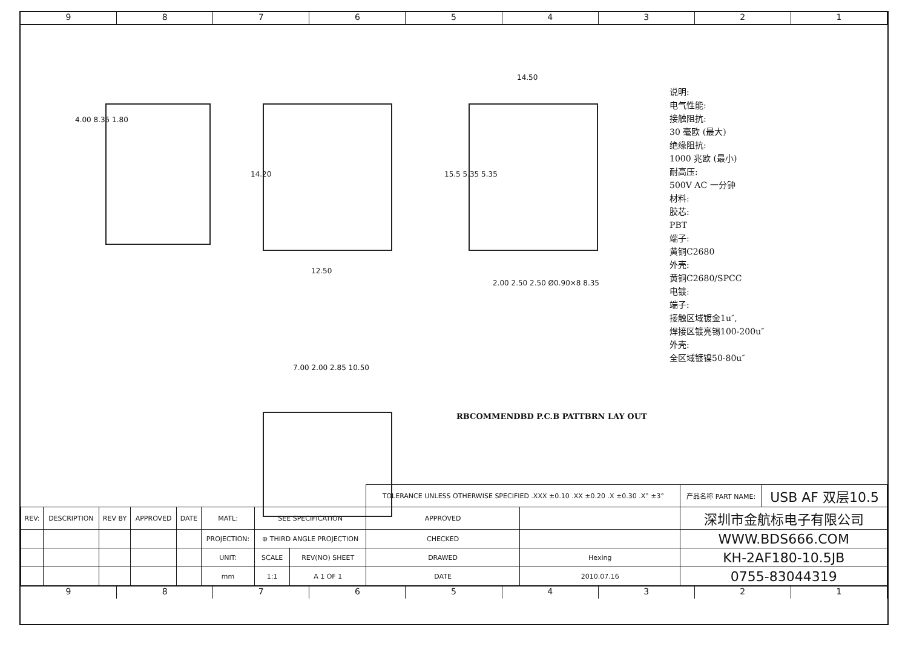9 8 7 6 5 4 3 2 1
4.00 8.35 1.80
12.50
14.20
14.50
15.5 5.35 5.35
2.00 2.50 2.50 Ø0.90×8 8.35
7.00 2.00 2.85 10.50
RBCOMMENDBD P.C.B PATTBRN LAY OUT
说明:
电气性能:
接触阻抗:
30 毫欧 (最大)
绝缘阻抗:
1000 兆欧 (最小)
耐高压:
500V AC 一分钟
材料:
胶芯:
PBT
端子:
黄铜C2680
外壳:
黄铜C2680/SPCC
电镀:
端子:
接触区域镀金1u″,
焊接区镀亮锡100-200u″
外壳:
全区域镀镍50-80u″
| | | | | | | | | TOLERANCE UNLESS OTHERWISE SPECIFIED .XXX ±0.10 .XX ±0.20 .X ±0.30 .X° ±3° | | 产品名称 PART NAME: | USB AF 双层10.5 |
| REV: | DESCRIPTION | REV BY | APPROVED | DATE | MATL: | SEE SPECIFICATION | | APPROVED | | 深圳市金航标电子有限公司 | |
| | | | | | PROJECTION: | ⊕ THIRD ANGLE PROJECTION | | CHECKED | | WWW.BDS666.COM | |
| | | | | | UNIT: | SCALE | REV(NO) SHEET | DRAWED | Hexing | KH-2AF180-10.5JB | |
| | | | | | mm | 1:1 | A 1 OF 1 | DATE | 2010.07.16 | 0755-83044319 | |
9 8 7 6 5 4 3 2 1